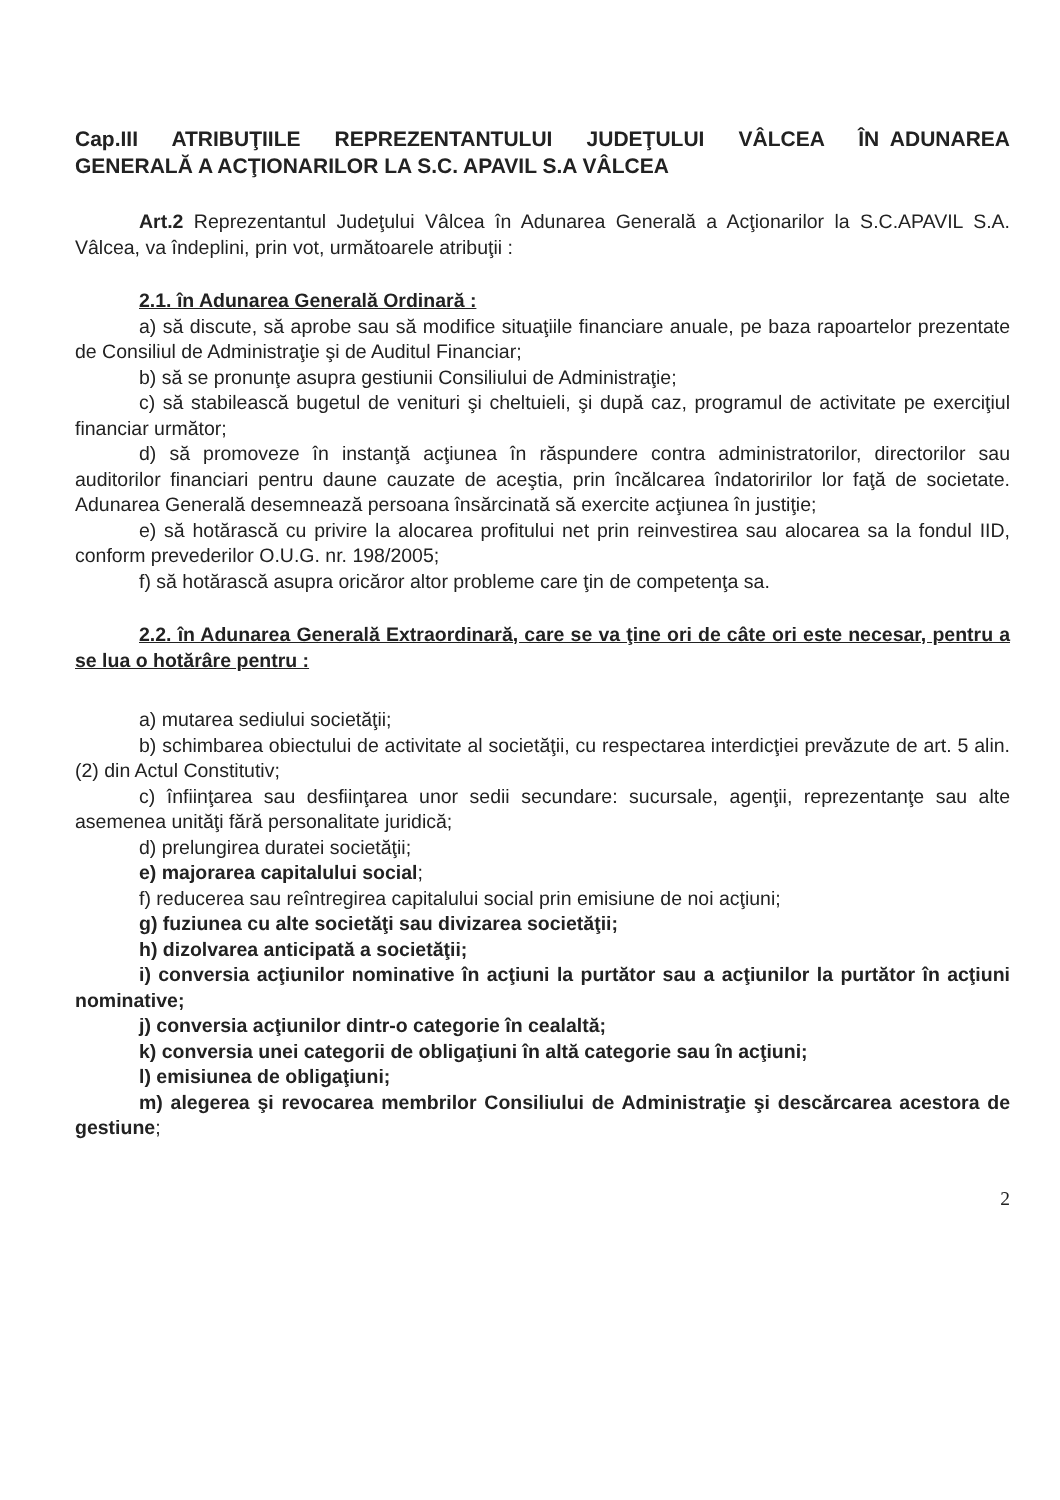Cap.III ATRIBUŢIILE REPREZENTANTULUI JUDEŢULUI VÂLCEA ÎN ADUNAREA GENERALĂ A ACŢIONARILOR LA S.C. APAVIL S.A VÂLCEA
Art.2 Reprezentantul Judeţului Vâlcea în Adunarea Generală a Acţionarilor la S.C.APAVIL S.A. Vâlcea, va îndeplini, prin vot, următoarele atribuţii :
2.1. în Adunarea Generală Ordinară :
a) să discute, să aprobe sau să modifice situaţiile financiare anuale, pe baza rapoartelor prezentate de Consiliul de Administraţie şi de Auditul Financiar;
b) să se pronunţe asupra gestiunii Consiliului de Administraţie;
c) să stabilească bugetul de venituri şi cheltuieli, şi după caz, programul de activitate pe exerciţiul financiar următor;
d) să promoveze în instanţă acţiunea în răspundere contra administratorilor, directorilor sau auditorilor financiari pentru daune cauzate de aceştia, prin încălcarea îndatoririlor lor faţă de societate. Adunarea Generală desemnează persoana însărcinată să exercite acţiunea în justiţie;
e) să hotărască cu privire la alocarea profitului net prin reinvestirea sau alocarea sa la fondul IID, conform prevederilor O.U.G. nr. 198/2005;
f) să hotărască asupra oricăror altor probleme care ţin de competenţa sa.
2.2. în Adunarea Generală Extraordinară, care se va ţine ori de câte ori este necesar, pentru a se lua o hotărâre pentru :
a) mutarea sediului societăţii;
b) schimbarea obiectului de activitate al societăţii, cu respectarea interdicţiei prevăzute de art. 5 alin. (2) din Actul Constitutiv;
c) înfiinţarea sau desfiinţarea unor sedii secundare: sucursale, agenţii, reprezentanţe sau alte asemenea unităţi fără personalitate juridică;
d) prelungirea duratei societăţii;
e) majorarea capitalului social;
f) reducerea sau reîntregirea capitalului social prin emisiune de noi acţiuni;
g) fuziunea cu alte societăţi sau divizarea societăţii;
h) dizolvarea anticipată a societăţii;
i) conversia acţiunilor nominative în acţiuni la purtător sau a acţiunilor la purtător în acţiuni nominative;
j) conversia acţiunilor dintr-o categorie în cealaltă;
k) conversia unei categorii de obligaţiuni în altă categorie sau în acţiuni;
l) emisiunea de obligaţiuni;
m) alegerea şi revocarea membrilor Consiliului de Administraţie şi descărcarea acestora de gestiune;
2